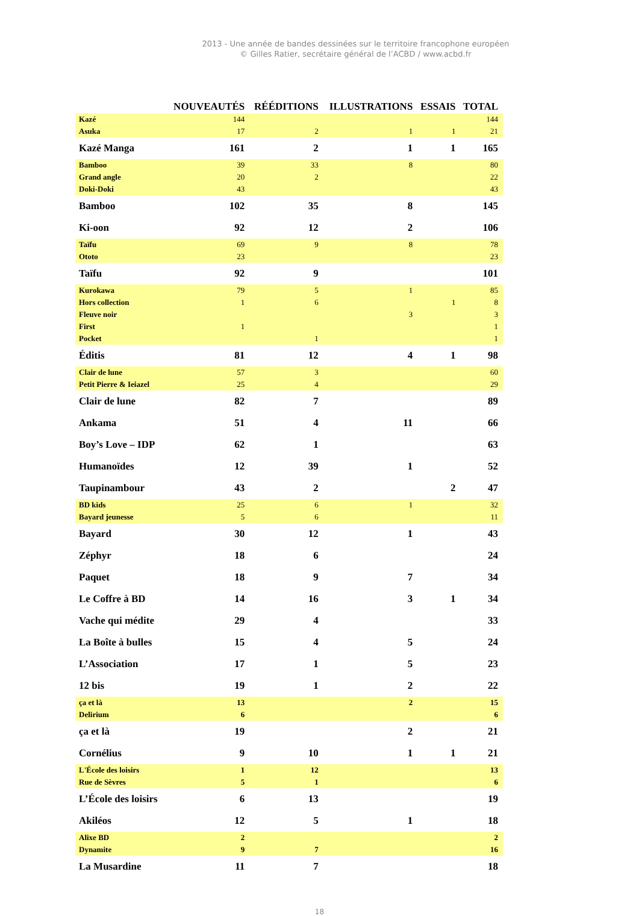2013 - Une année de bandes dessinées sur le territoire francophone européen
© Gilles Ratier, secrétaire général de l’ACBD / www.acbd.fr
| | NOUVEAUTÉS | RÉÉDITIONS | ILLUSTRATIONS | ESSAIS | TOTAL |
| --- | --- | --- | --- | --- | --- |
| Kazé | 144 | | | | 144 |
| Asuka | 17 | 2 | 1 | 1 | 21 |
| Kazé Manga | 161 | 2 | 1 | 1 | 165 |
| Bamboo | 39 | 33 | 8 | | 80 |
| Grand angle | 20 | 2 | | | 22 |
| Doki-Doki | 43 | | | | 43 |
| Bamboo | 102 | 35 | 8 | | 145 |
| Ki-oon | 92 | 12 | 2 | | 106 |
| Taïfu | 69 | 9 | 8 | | 78 |
| Ototo | 23 | | | | 23 |
| Taïfu | 92 | 9 | | | 101 |
| Kurokawa | 79 | 5 | 1 | | 85 |
| Hors collection | 1 | 6 | | 1 | 8 |
| Fleuve noir | | | 3 | | 3 |
| First | 1 | | | | 1 |
| Pocket | | 1 | | | 1 |
| Éditis | 81 | 12 | 4 | 1 | 98 |
| Clair de lune | 57 | 3 | | | 60 |
| Petit Pierre & Ieiazel | 25 | 4 | | | 29 |
| Clair de lune | 82 | 7 | | | 89 |
| Ankama | 51 | 4 | 11 | | 66 |
| Boy’s Love – IDP | 62 | 1 | | | 63 |
| Humanoïdes | 12 | 39 | 1 | | 52 |
| Taupinambour | 43 | 2 | | 2 | 47 |
| BD kids | 25 | 6 | 1 | | 32 |
| Bayard jeunesse | 5 | 6 | | | 11 |
| Bayard | 30 | 12 | 1 | | 43 |
| Zéphyr | 18 | 6 | | | 24 |
| Paquet | 18 | 9 | 7 | | 34 |
| Le Coffre à BD | 14 | 16 | 3 | 1 | 34 |
| Vache qui médite | 29 | 4 | | | 33 |
| La Boîte à bulles | 15 | 4 | 5 | | 24 |
| L’Association | 17 | 1 | 5 | | 23 |
| 12 bis | 19 | 1 | 2 | | 22 |
| ça et là | 13 | | 2 | | 15 |
| Delirium | 6 | | | | 6 |
| ça et là | 19 | | 2 | | 21 |
| Cornélius | 9 | 10 | 1 | 1 | 21 |
| L'École des loisirs | 1 | 12 | | | 13 |
| Rue de Sèvres | 5 | 1 | | | 6 |
| L’École des loisirs | 6 | 13 | | | 19 |
| Akiléos | 12 | 5 | 1 | | 18 |
| Alixe BD | 2 | | | | 2 |
| Dynamite | 9 | 7 | | | 16 |
| La Musardine | 11 | 7 | | | 18 |
18